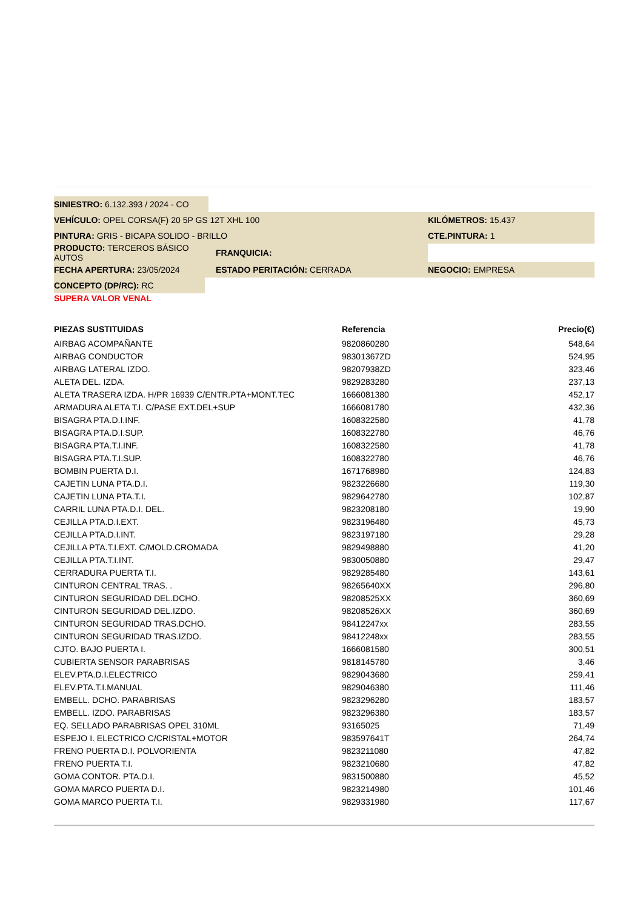SINIESTRO: 6.132.393 / 2024 - CO
VEHÍCULO: OPEL CORSA(F) 20 5P GS 12T XHL 100 KILÓMETROS: 15.437
PINTURA: GRIS - BICAPA SOLIDO - BRILLO CTE.PINTURA: 1
PRODUCTO: TERCEROS BÁSICO AUTOS FRANQUICIA:
FECHA APERTURA: 23/05/2024 ESTADO PERITACIÓN: CERRADA NEGOCIO: EMPRESA
CONCEPTO (DP/RC): RC
SUPERA VALOR VENAL
| PIEZAS SUSTITUIDAS | Referencia | Precio(€) |
| --- | --- | --- |
| AIRBAG ACOMPAÑANTE | 9820860280 | 548,64 |
| AIRBAG CONDUCTOR | 98301367ZD | 524,95 |
| AIRBAG LATERAL IZDO. | 98207938ZD | 323,46 |
| ALETA DEL. IZDA. | 9829283280 | 237,13 |
| ALETA TRASERA IZDA. H/PR 16939 C/ENTR.PTA+MONT.TEC | 1666081380 | 452,17 |
| ARMADURA ALETA T.I. C/PASE EXT.DEL+SUP | 1666081780 | 432,36 |
| BISAGRA PTA.D.I.INF. | 1608322580 | 41,78 |
| BISAGRA PTA.D.I.SUP. | 1608322780 | 46,76 |
| BISAGRA PTA.T.I.INF. | 1608322580 | 41,78 |
| BISAGRA PTA.T.I.SUP. | 1608322780 | 46,76 |
| BOMBIN PUERTA D.I. | 1671768980 | 124,83 |
| CAJETIN LUNA PTA.D.I. | 9823226680 | 119,30 |
| CAJETIN LUNA PTA.T.I. | 9829642780 | 102,87 |
| CARRIL LUNA PTA.D.I. DEL. | 9823208180 | 19,90 |
| CEJILLA PTA.D.I.EXT. | 9823196480 | 45,73 |
| CEJILLA PTA.D.I.INT. | 9823197180 | 29,28 |
| CEJILLA PTA.T.I.EXT. C/MOLD.CROMADA | 9829498880 | 41,20 |
| CEJILLA PTA.T.I.INT. | 9830050880 | 29,47 |
| CERRADURA PUERTA T.I. | 9829285480 | 143,61 |
| CINTURON CENTRAL TRAS. . | 98265640XX | 296,80 |
| CINTURON SEGURIDAD DEL.DCHO. | 98208525XX | 360,69 |
| CINTURON SEGURIDAD DEL.IZDO. | 98208526XX | 360,69 |
| CINTURON SEGURIDAD TRAS.DCHO. | 98412247xx | 283,55 |
| CINTURON SEGURIDAD TRAS.IZDO. | 98412248xx | 283,55 |
| CJTO. BAJO PUERTA I. | 1666081580 | 300,51 |
| CUBIERTA SENSOR PARABRISAS | 9818145780 | 3,46 |
| ELEV.PTA.D.I.ELECTRICO | 9829043680 | 259,41 |
| ELEV.PTA.T.I.MANUAL | 9829046380 | 111,46 |
| EMBELL. DCHO. PARABRISAS | 9823296280 | 183,57 |
| EMBELL. IZDO. PARABRISAS | 9823296380 | 183,57 |
| EQ. SELLADO PARABRISAS OPEL 310ML | 93165025 | 71,49 |
| ESPEJO I. ELECTRICO C/CRISTAL+MOTOR | 983597641T | 264,74 |
| FRENO PUERTA D.I. POLVORIENTA | 9823211080 | 47,82 |
| FRENO PUERTA T.I. | 9823210680 | 47,82 |
| GOMA CONTOR. PTA.D.I. | 9831500880 | 45,52 |
| GOMA MARCO PUERTA D.I. | 9823214980 | 101,46 |
| GOMA MARCO PUERTA T.I. | 9829331980 | 117,67 |